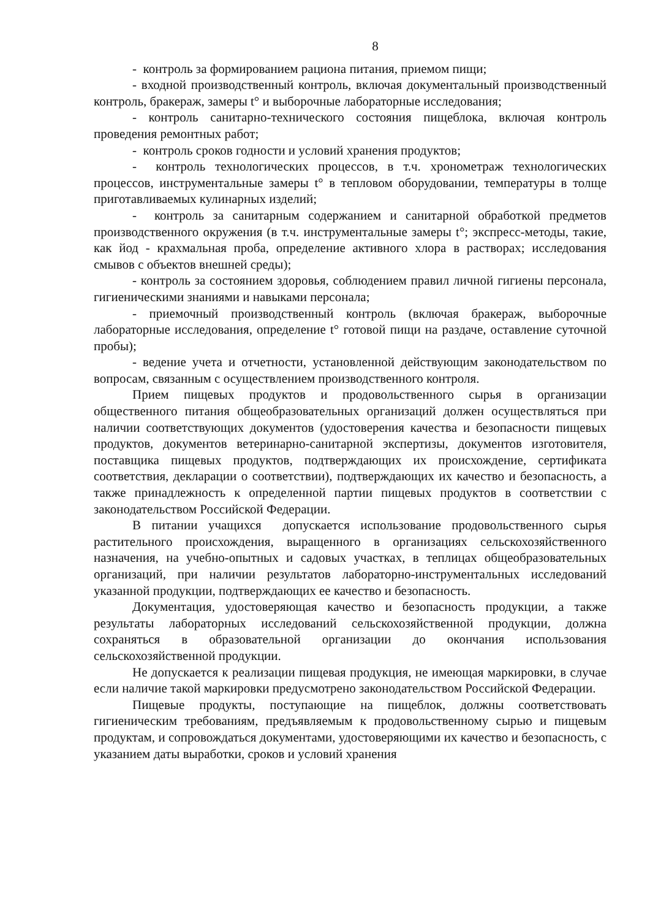8
- контроль за формированием рациона питания, приемом пищи;
- входной производственный контроль, включая документальный производственный контроль, бракераж, замеры t° и выборочные лабораторные исследования;
- контроль санитарно-технического состояния пищеблока, включая контроль проведения ремонтных работ;
- контроль сроков годности и условий хранения продуктов;
- контроль технологических процессов, в т.ч. хронометраж технологических процессов, инструментальные замеры t° в тепловом оборудовании, температуры в толще приготавливаемых кулинарных изделий;
- контроль за санитарным содержанием и санитарной обработкой предметов производственного окружения (в т.ч. инструментальные замеры t°; экспресс-методы, такие, как йод - крахмальная проба, определение активного хлора в растворах; исследования смывов с объектов внешней среды);
- контроль за состоянием здоровья, соблюдением правил личной гигиены персонала, гигиеническими знаниями и навыками персонала;
- приемочный производственный контроль (включая бракераж, выборочные лабораторные исследования, определение t° готовой пищи на раздаче, оставление суточной пробы);
- ведение учета и отчетности, установленной действующим законодательством по вопросам, связанным с осуществлением производственного контроля.
Прием пищевых продуктов и продовольственного сырья в организации общественного питания общеобразовательных организаций должен осуществляться при наличии соответствующих документов (удостоверения качества и безопасности пищевых продуктов, документов ветеринарно-санитарной экспертизы, документов изготовителя, поставщика пищевых продуктов, подтверждающих их происхождение, сертификата соответствия, декларации о соответствии), подтверждающих их качество и безопасность, а также принадлежность к определенной партии пищевых продуктов в соответствии с законодательством Российской Федерации.
В питании учащихся допускается использование продовольственного сырья растительного происхождения, выращенного в организациях сельскохозяйственного назначения, на учебно-опытных и садовых участках, в теплицах общеобразовательных организаций, при наличии результатов лабораторно-инструментальных исследований указанной продукции, подтверждающих ее качество и безопасность.
Документация, удостоверяющая качество и безопасность продукции, а также результаты лабораторных исследований сельскохозяйственной продукции, должна сохраняться в образовательной организации до окончания использования сельскохозяйственной продукции.
Не допускается к реализации пищевая продукция, не имеющая маркировки, в случае если наличие такой маркировки предусмотрено законодательством Российской Федерации.
Пищевые продукты, поступающие на пищеблок, должны соответствовать гигиеническим требованиям, предъявляемым к продовольственному сырью и пищевым продуктам, и сопровождаться документами, удостоверяющими их качество и безопасность, с указанием даты выработки, сроков и условий хранения